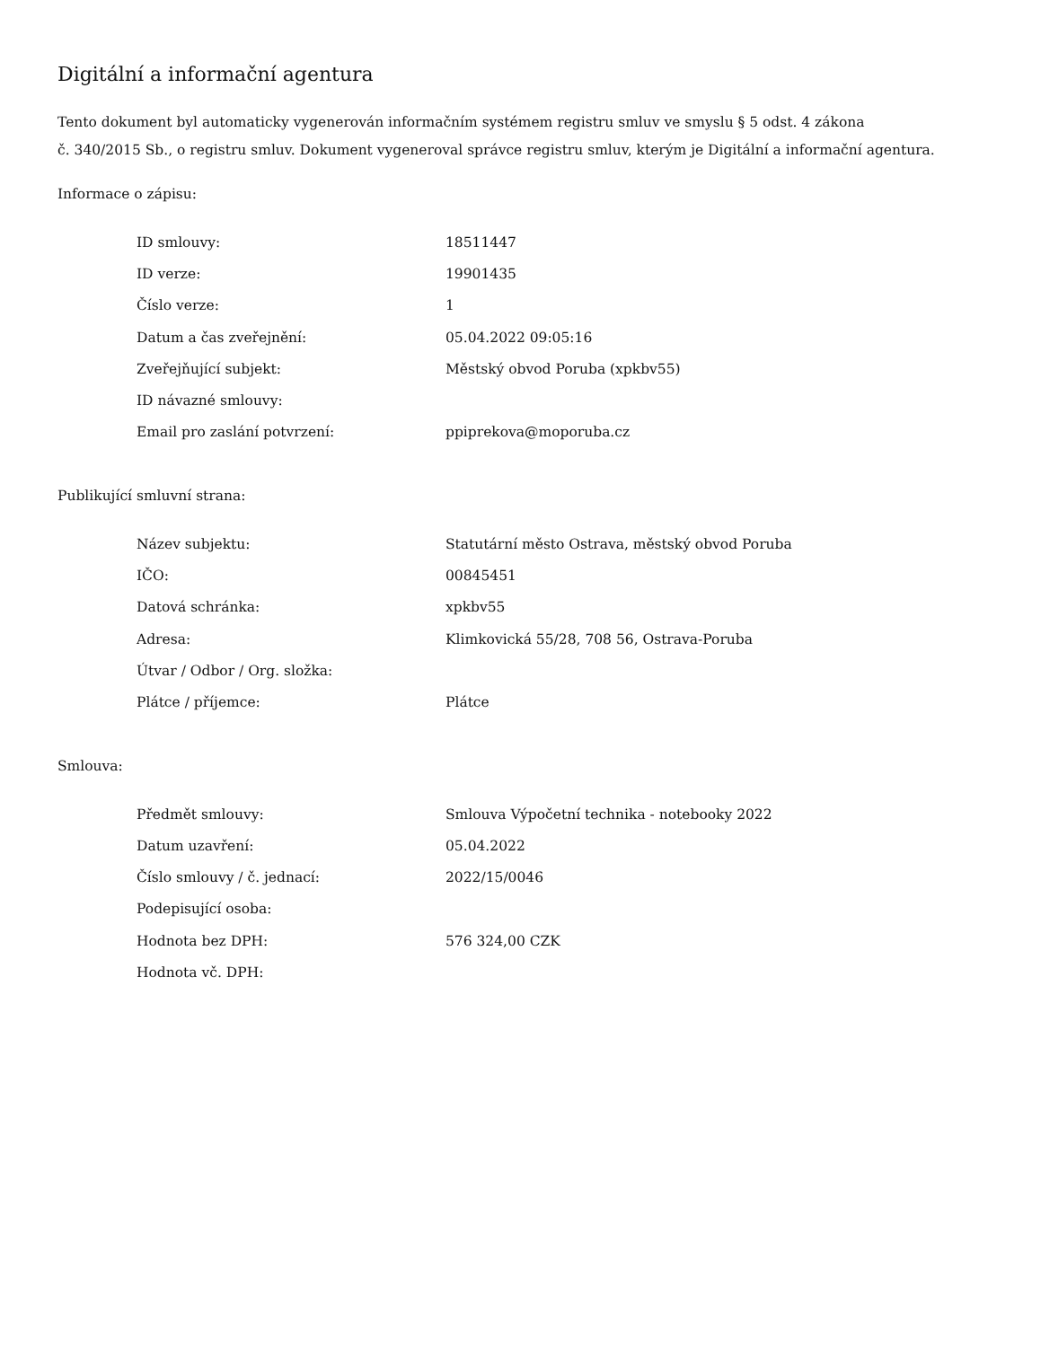Digitální a informační agentura
Tento dokument byl automaticky vygenerován informačním systémem registru smluv ve smyslu § 5 odst. 4 zákona
č. 340/2015 Sb., o registru smluv. Dokument vygeneroval správce registru smluv, kterým je Digitální a informační agentura.
Informace o zápisu:
| ID smlouvy: | 18511447 |
| ID verze: | 19901435 |
| Číslo verze: | 1 |
| Datum a čas zveřejnění: | 05.04.2022 09:05:16 |
| Zveřejňující subjekt: | Městský obvod Poruba (xpkbv55) |
| ID návazné smlouvy: | |
| Email pro zaslání potvrzení: | ppiprekova@moporuba.cz |
Publikující smluvní strana:
| Název subjektu: | Statutární město Ostrava, městský obvod Poruba |
| IČO: | 00845451 |
| Datová schránka: | xpkbv55 |
| Adresa: | Klimkovická 55/28, 708 56, Ostrava-Poruba |
| Útvar / Odbor / Org. složka: | |
| Plátce / příjemce: | Plátce |
Smlouva:
| Předmět smlouvy: | Smlouva Výpočetní technika - notebooky 2022 |
| Datum uzavření: | 05.04.2022 |
| Číslo smlouvy / č. jednací: | 2022/15/0046 |
| Podepisující osoba: | |
| Hodnota bez DPH: | 576 324,00 CZK |
| Hodnota vč. DPH: | |